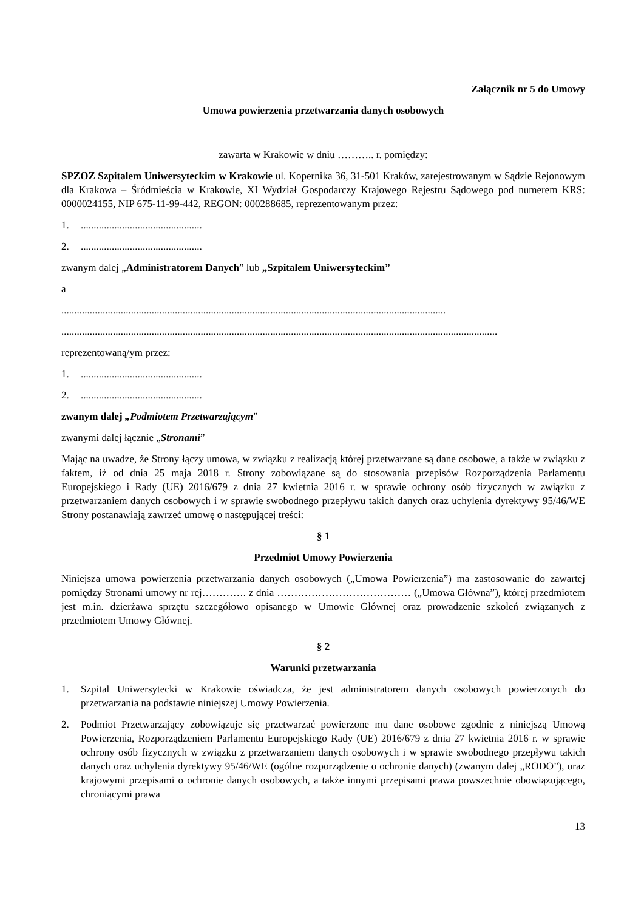Załącznik nr 5 do Umowy
Umowa powierzenia przetwarzania danych osobowych
zawarta w Krakowie w dniu ……….. r. pomiędzy:
SPZOZ Szpitalem Uniwersyteckim w Krakowie ul. Kopernika 36, 31-501 Kraków, zarejestrowanym w Sądzie Rejonowym dla Krakowa – Śródmieścia w Krakowie, XI Wydział Gospodarczy Krajowego Rejestru Sądowego pod numerem KRS: 0000024155, NIP 675-11-99-442, REGON: 000288685, reprezentowanym przez:
1................................................
2................................................
zwanym dalej „Administratorem Danych” lub „Szpitalem Uniwersyteckim”
a
.....................................................................................................................................................
.........................................................................................................................................................................
reprezentowaną/ym przez:
1................................................
2................................................
zwanym dalej „Podmiotem Przetwarzającym”
zwanymi dalej łącznie „Stronami”
Mając na uwadze, że Strony łączy umowa, w związku z realizacją której przetwarzane są dane osobowe, a także w związku z faktem, iż od dnia 25 maja 2018 r. Strony zobowiązane są do stosowania przepisów Rozporządzenia Parlamentu Europejskiego i Rady (UE) 2016/679 z dnia 27 kwietnia 2016 r. w sprawie ochrony osób fizycznych w związku z przetwarzaniem danych osobowych i w sprawie swobodnego przepływu takich danych oraz uchylenia dyrektywy 95/46/WE Strony postanawiają zawrzeć umowę o następującej treści:
§ 1
Przedmiot Umowy Powierzenia
Niniejsza umowa powierzenia przetwarzania danych osobowych („Umowa Powierzenia”) ma zastosowanie do zawartej pomiędzy Stronami umowy nr rej…………. z dnia ………………………………… („Umowa Główna”), której przedmiotem jest m.in. dzierżawa sprzętu szczegółowo opisanego w Umowie Głównej oraz prowadzenie szkoleń związanych z przedmiotem Umowy Głównej.
§ 2
Warunki przetwarzania
1. Szpital Uniwersytecki w Krakowie oświadcza, że jest administratorem danych osobowych powierzonych do przetwarzania na podstawie niniejszej Umowy Powierzenia.
2. Podmiot Przetwarzający zobowiązuje się przetwarzać powierzone mu dane osobowe zgodnie z niniejszą Umową Powierzenia, Rozporządzeniem Parlamentu Europejskiego Rady (UE) 2016/679 z dnia 27 kwietnia 2016 r. w sprawie ochrony osób fizycznych w związku z przetwarzaniem danych osobowych i w sprawie swobodnego przepływu takich danych oraz uchylenia dyrektywy 95/46/WE (ogólne rozporządzenie o ochronie danych) (zwanym dalej „RODO”), oraz krajowymi przepisami o ochronie danych osobowych, a także innymi przepisami prawa powszechnie obowiązującego, chroniącymi prawa
13